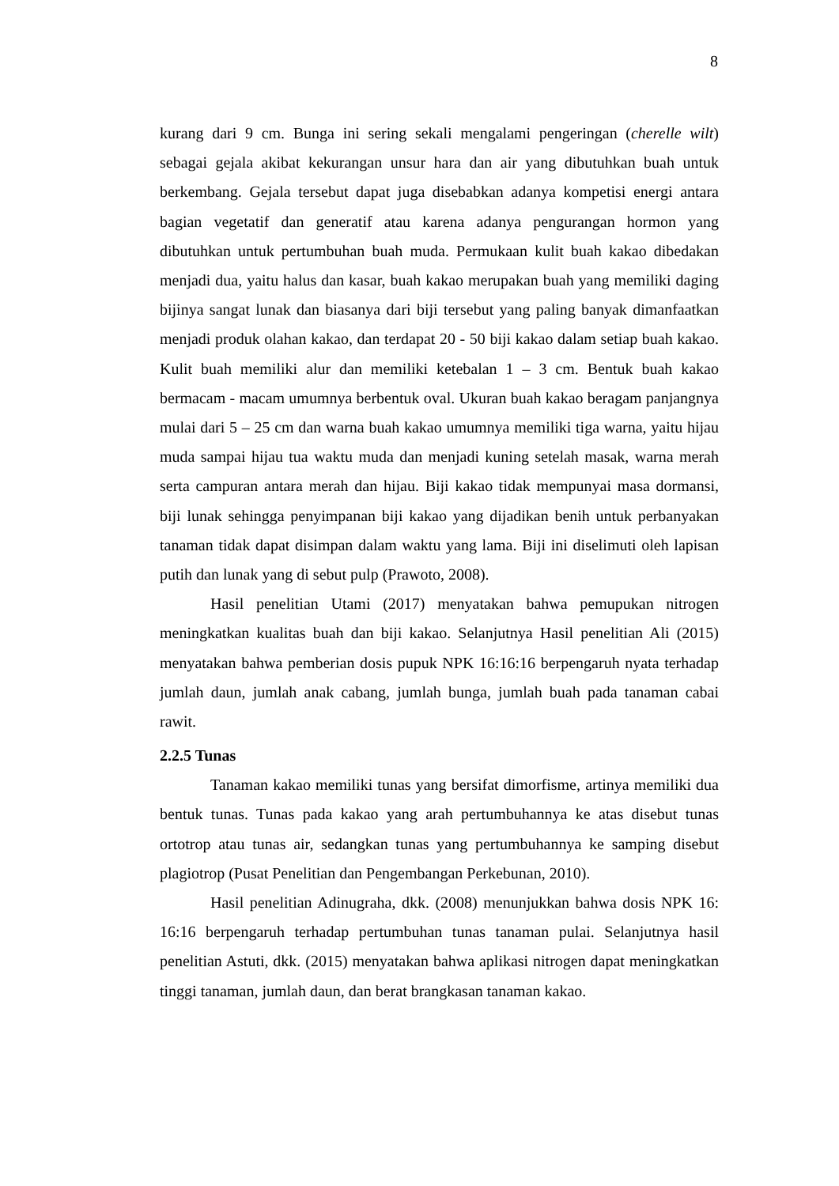8
kurang dari 9 cm. Bunga ini sering sekali mengalami pengeringan (cherelle wilt) sebagai gejala akibat kekurangan unsur hara dan air yang dibutuhkan buah untuk berkembang. Gejala tersebut dapat juga disebabkan adanya kompetisi energi antara bagian vegetatif dan generatif atau karena adanya pengurangan hormon yang dibutuhkan untuk pertumbuhan buah muda. Permukaan kulit buah kakao dibedakan menjadi dua, yaitu halus dan kasar, buah kakao merupakan buah yang memiliki daging bijinya sangat lunak dan biasanya dari biji tersebut yang paling banyak dimanfaatkan menjadi produk olahan kakao, dan terdapat 20 - 50 biji kakao dalam setiap buah kakao. Kulit buah memiliki alur dan memiliki ketebalan 1 – 3 cm. Bentuk buah kakao bermacam - macam umumnya berbentuk oval. Ukuran buah kakao beragam panjangnya mulai dari 5 – 25 cm dan warna buah kakao umumnya memiliki tiga warna, yaitu hijau muda sampai hijau tua waktu muda dan menjadi kuning setelah masak, warna merah serta campuran antara merah dan hijau. Biji kakao tidak mempunyai masa dormansi, biji lunak sehingga penyimpanan biji kakao yang dijadikan benih untuk perbanyakan tanaman tidak dapat disimpan dalam waktu yang lama. Biji ini diselimuti oleh lapisan putih dan lunak yang di sebut pulp (Prawoto, 2008).
Hasil penelitian Utami (2017) menyatakan bahwa pemupukan nitrogen meningkatkan kualitas buah dan biji kakao. Selanjutnya Hasil penelitian Ali (2015) menyatakan bahwa pemberian dosis pupuk NPK 16:16:16 berpengaruh nyata terhadap jumlah daun, jumlah anak cabang, jumlah bunga, jumlah buah pada tanaman cabai rawit.
2.2.5 Tunas
Tanaman kakao memiliki tunas yang bersifat dimorfisme, artinya memiliki dua bentuk tunas. Tunas pada kakao yang arah pertumbuhannya ke atas disebut tunas ortotrop atau tunas air, sedangkan tunas yang pertumbuhannya ke samping disebut plagiotrop (Pusat Penelitian dan Pengembangan Perkebunan, 2010).
Hasil penelitian Adinugraha, dkk. (2008) menunjukkan bahwa dosis NPK 16: 16:16 berpengaruh terhadap pertumbuhan tunas tanaman pulai. Selanjutnya hasil penelitian Astuti, dkk. (2015) menyatakan bahwa aplikasi nitrogen dapat meningkatkan tinggi tanaman, jumlah daun, dan berat brangkasan tanaman kakao.